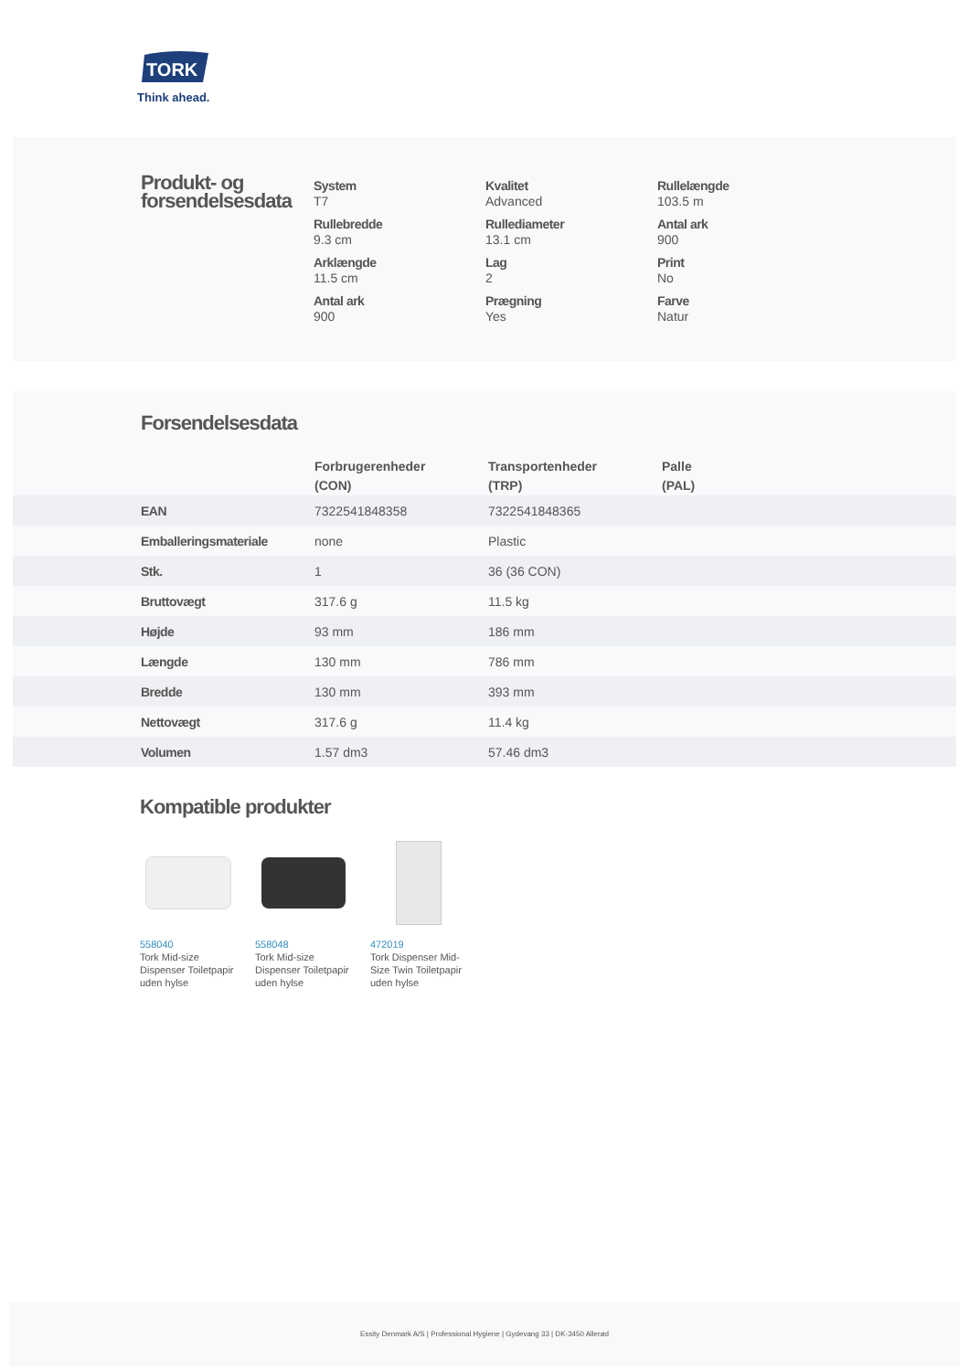TORK
Think ahead.
Produkt- og
forsendelsesdata
System
T7
Kvalitet
Advanced
Rullelængde
103.5 m
Rullebredde
9.3 cm
Rullediameter
13.1 cm
Antal ark
900
Arklængde
11.5 cm
Lag
2
Print
No
Antal ark
900
Prægning
Yes
Farve
Natur
Forsendelsesdata
| | Forbrugerenheder (CON) | Transportenheder (TRP) | Palle (PAL) |
| --- | --- | --- | --- |
| EAN | 7322541848358 | 7322541848365 | |
| Emballeringsmateriale | none | Plastic | |
| Stk. | 1 | 36 (36 CON) | |
| Bruttovægt | 317.6 g | 11.5 kg | |
| Højde | 93 mm | 186 mm | |
| Længde | 130 mm | 786 mm | |
| Bredde | 130 mm | 393 mm | |
| Nettovægt | 317.6 g | 11.4 kg | |
| Volumen | 1.57 dm3 | 57.46 dm3 | |
Kompatible produkter
558040
Tork Mid-size Dispenser Toiletpapir uden hylse
558048
Tork Mid-size Dispenser Toiletpapir uden hylse
472019
Tork Dispenser Mid-Size Twin Toiletpapir uden hylse
Essity Denmark A/S | Professional Hygiene | Gydevang 33 | DK-3450 Allerød